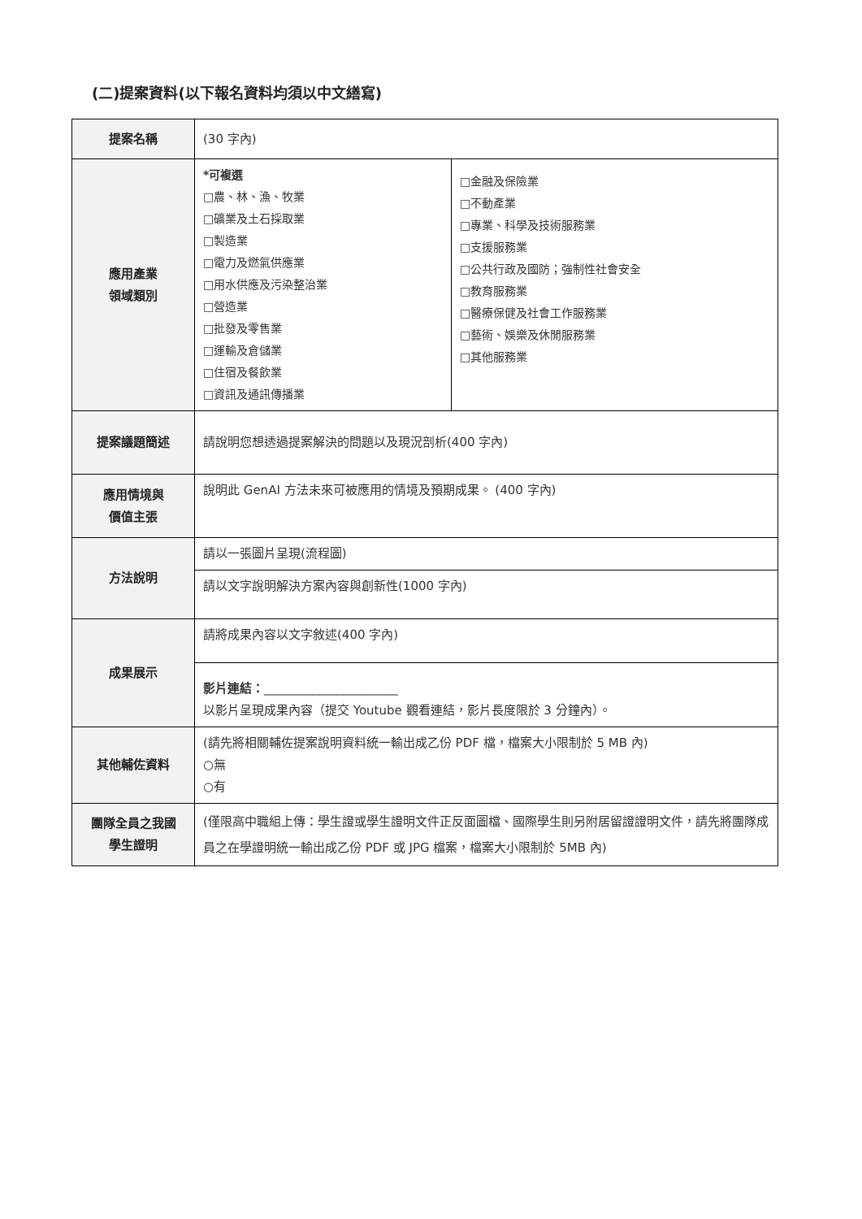(二)提案資料(以下報名資料均須以中文繕寫)
| 提案名稱 | (30 字內) | |
| 應用產業 領域類別 | *可複選 □農、林、漁、牧業 □礦業及土石採取業 □製造業 □電力及燃氣供應業 □用水供應及污染整治業 □營造業 □批發及零售業 □運輸及倉儲業 □住宿及餐飲業 □資訊及通訊傳播業 | □金融及保險業 □不動產業 □專業、科學及技術服務業 □支援服務業 □公共行政及國防；強制性社會安全 □教育服務業 □醫療保健及社會工作服務業 □藝術、娛樂及休閒服務業 □其他服務業 |
| 提案議題簡述 | 請說明您想透過提案解決的問題以及現況剖析(400 字內) | |
| 應用情境與 價值主張 | 說明此 GenAI 方法未來可被應用的情境及預期成果。 (400 字內) | |
| 方法說明 | 請以一張圖片呈現(流程圖) | |
| | 請以文字說明解決方案內容與創新性(1000 字內) | |
| 成果展示 | 請將成果內容以文字敘述(400 字內) | |
| | 影片連結： ______________________ 以影片呈現成果內容（提交 Youtube 觀看連結，影片長度限於 3 分鐘內）。 | |
| 其他輔佐資料 | (請先將相關輔佐提案說明資料統一輸出成乙份 PDF 檔，檔案大小限制於 5 MB 內) ○無 ○有 | |
| 團隊全員之我國 學生證明 | (僅限高中職組上傳：學生證或學生證明文件正反面圖檔、國際學生則另附居留證證明文件，請先將團隊成員之在學證明統一輸出成乙份 PDF 或 JPG 檔案，檔案大小限制於 5MB 內) | |